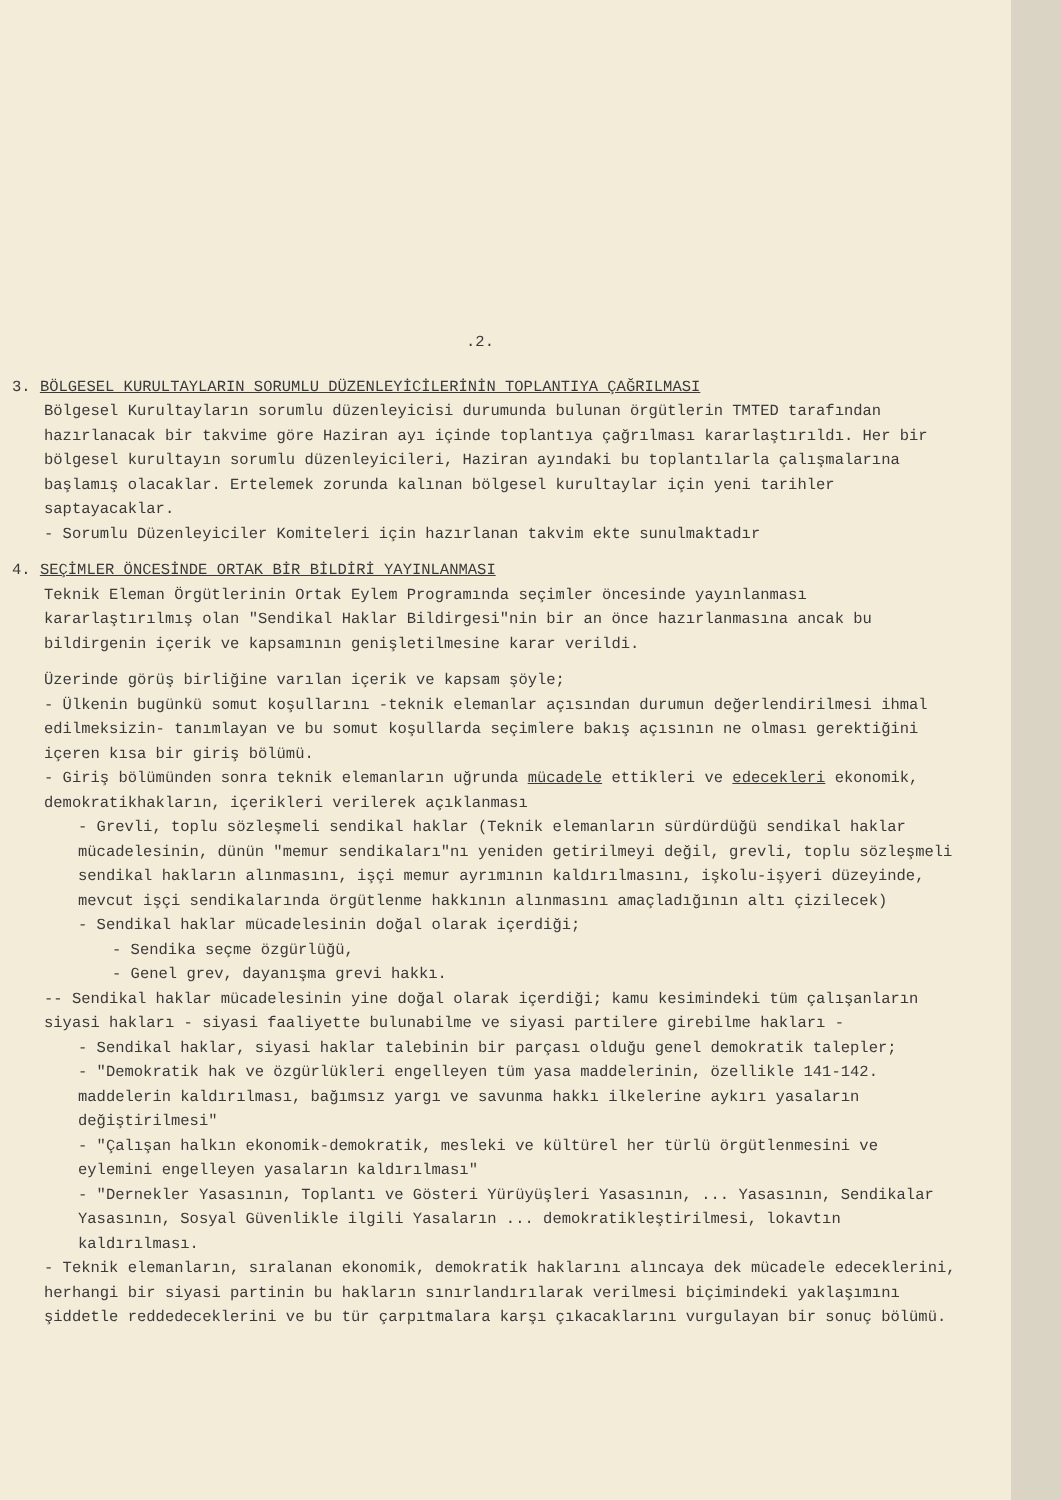.2.
3. BÖLGESEL KURULTAYLARIN SORUMLU DÜZENLEYİCİLERİNİN TOPLANTIYA ÇAĞRILMASI
Bölgesel Kurultayların sorumlu düzenleyicisi durumunda bulunan örgütlerin TMTED tarafından hazırlanacak bir takvime göre Haziran ayı içinde toplantıya çağrılması kararlaştırıldı. Her bir bölgesel kurultayın sorumlu düzenleyicileri, Haziran ayındaki bu toplantılarla çalışmalarına başlamış olacaklar. Ertelemek zorunda kalınan bölgesel kurultaylar için yeni tarihler saptayacaklar.
- Sorumlu Düzenleyiciler Komiteleri için hazırlanan takvim ekte sunulmaktadır
4. SEÇİMLER ÖNCESİNDE ORTAK BİR BİLDİRİ YAYINLANMASI
Teknik Eleman Örgütlerinin Ortak Eylem Programında seçimler öncesinde yayınlanması kararlaştırılmış olan "Sendikal Haklar Bildirgesi"nin bir an önce hazırlanmasına ancak bu bildirgenin içerik ve kapsamının genişletilmesine karar verildi.
Üzerinde görüş birliğine varılan içerik ve kapsam şöyle;
- Ülkenin bugünkü somut koşullarını -teknik elemanlar açısından durumun değerlendirilmesi ihmal edilmeksizin- tanımlayan ve bu somut koşullarda seçimlere bakış açısının ne olması gerektiğini içeren kısa bir giriş bölümü.
- Giriş bölümünden sonra teknik elemanların uğrunda mücadele ettikleri ve edecekleri ekonomik, demokratikhakların, içerikleri verilerek açıklanması
- Grevli, toplu sözleşmeli sendikal haklar (Teknik elemanların sürdürdüğü sendikal haklar mücadelesinin, dünün "memur sendikaları"nı yeniden getirilmeyi değil, grevli, toplu sözleşmeli sendikal hakların alınmasını, işçi memur ayrımının kaldırılmasını, işkolu-işyeri düzeyinde, mevcut işçi sendikalarında örgütlenme hakkının alınmasını amaçladığının altı çizilecek)
- Sendikal haklar mücadelesinin doğal olarak içerdiği;
- Sendika seçme özgürlüğü,
- Genel grev, dayanışma grevi hakkı.
-- Sendikal haklar mücadelesinin yine doğal olarak içerdiği; kamu kesimindeki tüm çalışanların siyasi hakları - siyasi faaliyette bulunabilme ve siyasi partilere girebilme hakları -
- Sendikal haklar, siyasi haklar talebinin bir parçası olduğu genel demokratik talepler;
- "Demokratik hak ve özgürlükleri engelleyen tüm yasa maddelerinin, özellikle 141-142. maddelerin kaldırılması, bağımsız yargı ve savunma hakkı ilkelerine aykırı yasaların değiştirilmesi"
- "Çalışan halkın ekonomik-demokratik, mesleki ve kültürel her türlü örgütlenmesini ve eylemini engelleyen yasaların kaldırılması"
- "Dernekler Yasasının, Toplantı ve Gösteri Yürüyüşleri Yasasının, ... Yasasının, Sendikalar Yasasının, Sosyal Güvenlikle ilgili Yasaların ... demokratikleştirilmesi, lokavtın kaldırılması.
- Teknik elemanların, sıralanan ekonomik, demokratik haklarını alıncaya dek mücadele edeceklerini, herhangi bir siyasi partinin bu hakların sınırlandırılarak verilmesi biçimindeki yaklaşımını şiddetle reddedeceklerini ve bu tür çarpıtmalara karşı çıkacaklarını vurgulayan bir sonuç bölümü.